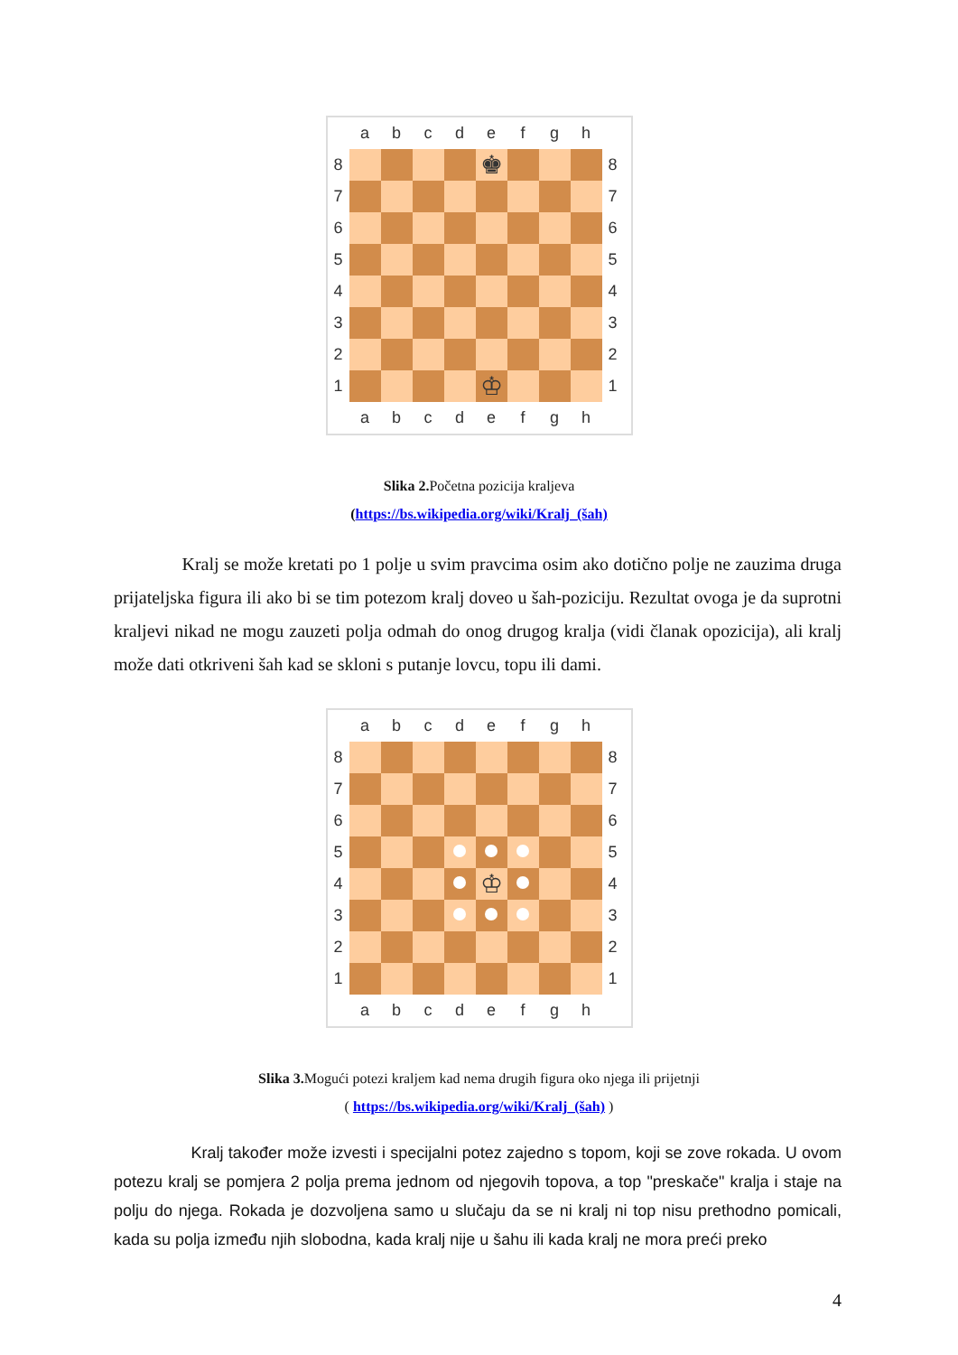| | a | b | c | d | e | f | g | h | |
| 8 | | | | | ♚ | | | | 8 |
| 7 | | | | | | | | | 7 |
| 6 | | | | | | | | | 6 |
| 5 | | | | | | | | | 5 |
| 4 | | | | | | | | | 4 |
| 3 | | | | | | | | | 3 |
| 2 | | | | | | | | | 2 |
| 1 | | | | | ♔ | | | | 1 |
| | a | b | c | d | e | f | g | h | |
Slika 2. Početna pozicija kraljeva
(https://bs.wikipedia.org/wiki/Kralj_(šah)
Kralj se može kretati po 1 polje u svim pravcima osim ako dotično polje ne zauzima druga prijateljska figura ili ako bi se tim potezom kralj doveo u šah-poziciju. Rezultat ovoga je da suprotni kraljevi nikad ne mogu zauzeti polja odmah do onog drugog kralja (vidi članak opozicija), ali kralj može dati otkriveni šah kad se skloni s putanje lovcu, topu ili dami.
| | a | b | c | d | e | f | g | h | |
| 8 | | | | | | | | | 8 |
| 7 | | | | | | | | | 7 |
| 6 | | | | | | | | | 6 |
| 5 | | | | | | | | | 5 |
| 4 | | | | | ♔ | | | | 4 |
| 3 | | | | | | | | | 3 |
| 2 | | | | | | | | | 2 |
| 1 | | | | | | | | | 1 |
| | a | b | c | d | e | f | g | h | |
Slika 3. Mogući potezi kraljem kad nema drugih figura oko njega ili prijetnji
( https://bs.wikipedia.org/wiki/Kralj_(šah) )
Kralj također može izvesti i specijalni potez zajedno s topom, koji se zove rokada. U ovom potezu kralj se pomjera 2 polja prema jednom od njegovih topova, a top "preskače" kralja i staje na polju do njega. Rokada je dozvoljena samo u slučaju da se ni kralj ni top nisu prethodno pomicali, kada su polja između njih slobodna, kada kralj nije u šahu ili kada kralj ne mora preći preko
4